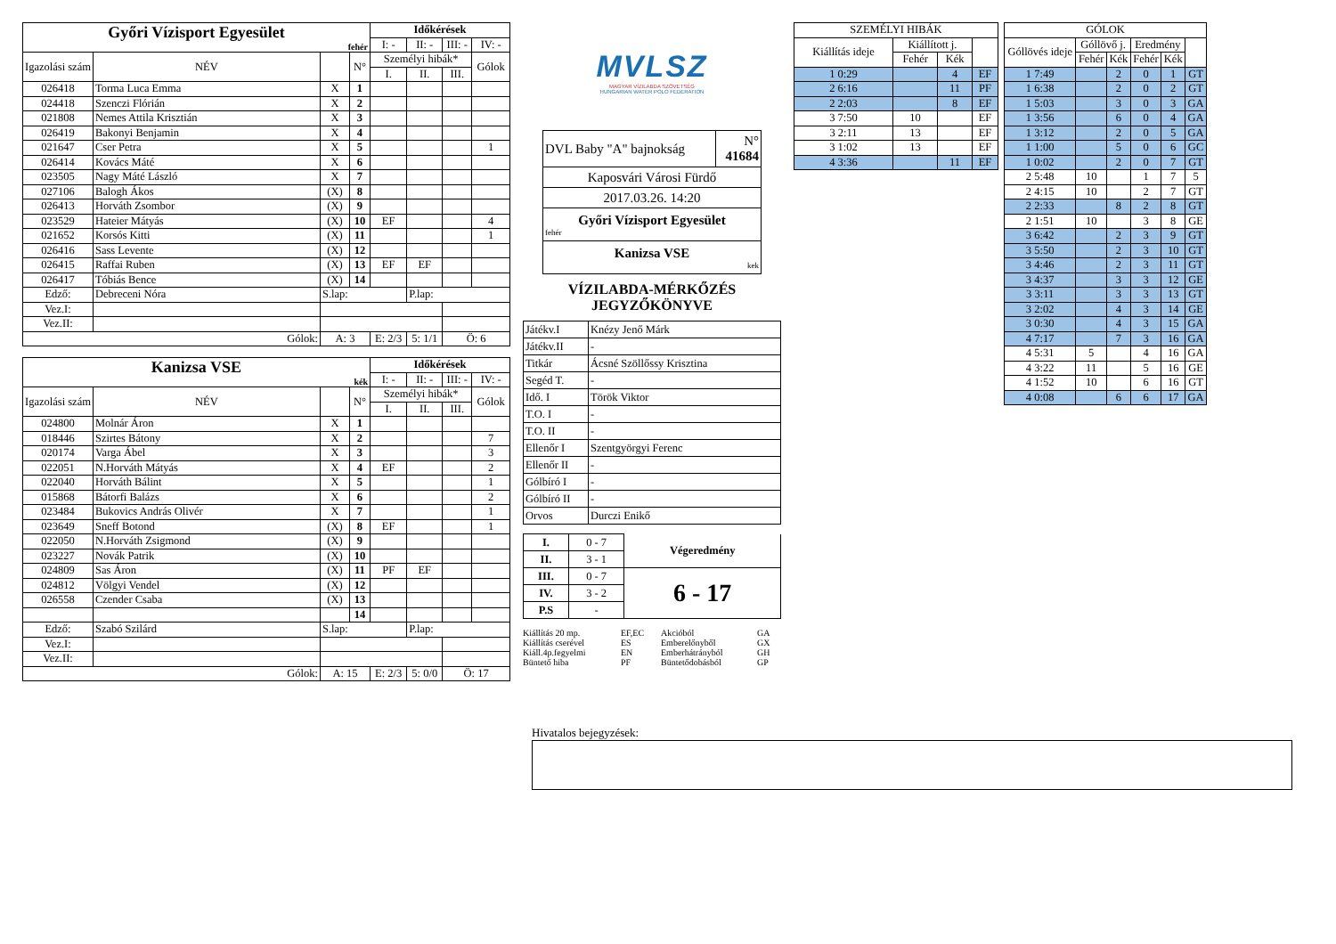| Győri Vízisport Egyesület fehér | | | | Időkérések | | | |
| | | | | I: - | II: - | III: - | IV: - |
| Igazolási szám | NÉV | | N° | Személyi hibák* | | | Gólok |
| | | | | I. | II. | III. | |
| 026418 | Torma Luca Emma | X | 1 | | | | |
| 024418 | Szenczi Flórián | X | 2 | | | | |
| 021808 | Nemes Attila Krisztián | X | 3 | | | | |
| 026419 | Bakonyi Benjamin | X | 4 | | | | |
| 021647 | Cser Petra | X | 5 | | | | 1 |
| 026414 | Kovács Máté | X | 6 | | | | |
| 023505 | Nagy Máté László | X | 7 | | | | |
| 027106 | Balogh Ákos | (X) | 8 | | | | |
| 026413 | Horváth Zsombor | (X) | 9 | | | | |
| 023529 | Hateier Mátyás | (X) | 10 | EF | | | 4 |
| 021652 | Korsós Kitti | (X) | 11 | | | | 1 |
| 026416 | Sass Levente | (X) | 12 | | | | |
| 026415 | Raffai Ruben | (X) | 13 | EF | EF | | |
| 026417 | Tóbiás Bence | (X) | 14 | | | | |
| Edző: | Debreceni Nóra | S.lap: | | | P.lap: | | |
| Vez.I: | | | | | | | |
| Vez.II: | | | | | | | |
| Gólok: | | A: 3 | | E: 2/3 | 5: 1/1 | Ö: 6 | |
| Kanizsa VSE kék | | | | Időkérések | | | |
| | | | | I: - | II: - | III: - | IV: - |
| Igazolási szám | NÉV | | N° | Személyi hibák* | | | Gólok |
| | | | | I. | II. | III. | |
| 024800 | Molnár Áron | X | 1 | | | | |
| 018446 | Szirtes Bátony | X | 2 | | | | 7 |
| 020174 | Varga Ábel | X | 3 | | | | 3 |
| 022051 | N.Horváth Mátyás | X | 4 | EF | | | 2 |
| 022040 | Horváth Bálint | X | 5 | | | | 1 |
| 015868 | Bátorfi Balázs | X | 6 | | | | 2 |
| 023484 | Bukovics András Olivér | X | 7 | | | | 1 |
| 023649 | Sneff Botond | (X) | 8 | EF | | | 1 |
| 022050 | N.Horváth Zsigmond | (X) | 9 | | | | |
| 023227 | Novák Patrik | (X) | 10 | | | | |
| 024809 | Sas Áron | (X) | 11 | PF | EF | | |
| 024812 | Völgyi Vendel | (X) | 12 | | | | |
| 026558 | Czender Csaba | (X) | 13 | | | | |
| | | | 14 | | | | |
| Edző: | Szabó Szilárd | S.lap: | | | P.lap: | | |
| Vez.I: | | | | | | | |
| Vez.II: | | | | | | | |
| Gólok: | | A: 15 | | E: 2/3 | 5: 0/0 | Ö: 17 | |
MVLSZ
MAGYAR VÍZILABDA SZÖVETSÉG
HUNGARIAN WATER POLO FEDERATION
| DVL Baby "A" bajnokság | N° 41684 |
| Kaposvári Városi Fürdő | |
| 2017.03.26. 14:20 | |
| Győri Vízisport Egyesület fehér | |
| Kanizsa VSE kek | |
VÍZILABDA-MÉRKŐZÉS
JEGYZŐKÖNYVE
| Játékv.I | Knézy Jenő Márk |
| Játékv.II | - |
| Titkár | Ácsné Szöllőssy Krisztina |
| Segéd T. | - |
| Idő. I | Török Viktor |
| T.O. I | - |
| T.O. II | - |
| Ellenőr I | Szentgyörgyi Ferenc |
| Ellenőr II | - |
| Gólbíró I | - |
| Gólbíró II | - |
| Orvos | Durczi Enikő |
| I. | 0 - 7 | Végeredmény |
| II. | 3 - 1 | |
| III. | 0 - 7 | 6 - 17 |
| IV. | 3 - 2 | |
| P.S | - | |
Kiállítás 20 mp. EF,EC Akcióból GA Kiállítás cserével ES Emberelőnyből GX Kiáll.4p.fegyelmi EN Emberhátrányból GH Büntető hiba PF Büntetődobásból GP
| SZEMÉLYI HIBÁK | | | |
| Kiállítás ideje | Kiállított j. | | |
| | Fehér | Kék | |
| 1 0:29 | | 4 | EF |
| 2 6:16 | | 11 | PF |
| 2 2:03 | | 8 | EF |
| 3 7:50 | 10 | | EF |
| 3 2:11 | 13 | | EF |
| 3 1:02 | 13 | | EF |
| 4 3:36 | | 11 | EF |
| GÓLOK | | | | | |
| Góllövés ideje | Góllövő j. | | Eredmény | | |
| | Fehér | Kék | Fehér | Kék | |
| 1 7:49 | | 2 | 0 | 1 | GT |
| 1 6:38 | | 2 | 0 | 2 | GT |
| 1 5:03 | | 3 | 0 | 3 | GA |
| 1 3:56 | | 6 | 0 | 4 | GA |
| 1 3:12 | | 2 | 0 | 5 | GA |
| 1 1:00 | | 5 | 0 | 6 | GC |
| 1 0:02 | | 2 | 0 | 7 | GT |
| 2 5:48 | 10 | | 1 | 7 | 5 |
| 2 4:15 | 10 | | 2 | 7 | GT |
| 2 2:33 | | 8 | 2 | 8 | GT |
| 2 1:51 | 10 | | 3 | 8 | GE |
| 3 6:42 | | 2 | 3 | 9 | GT |
| 3 5:50 | | 2 | 3 | 10 | GT |
| 3 4:46 | | 2 | 3 | 11 | GT |
| 3 4:37 | | 3 | 3 | 12 | GE |
| 3 3:11 | | 3 | 3 | 13 | GT |
| 3 2:02 | | 4 | 3 | 14 | GE |
| 3 0:30 | | 4 | 3 | 15 | GA |
| 4 7:17 | | 7 | 3 | 16 | GA |
| 4 5:31 | 5 | | 4 | 16 | GA |
| 4 3:22 | 11 | | 5 | 16 | GE |
| 4 1:52 | 10 | | 6 | 16 | GT |
| 4 0:08 | | 6 | 6 | 17 | GA |
Hivatalos bejegyzések: